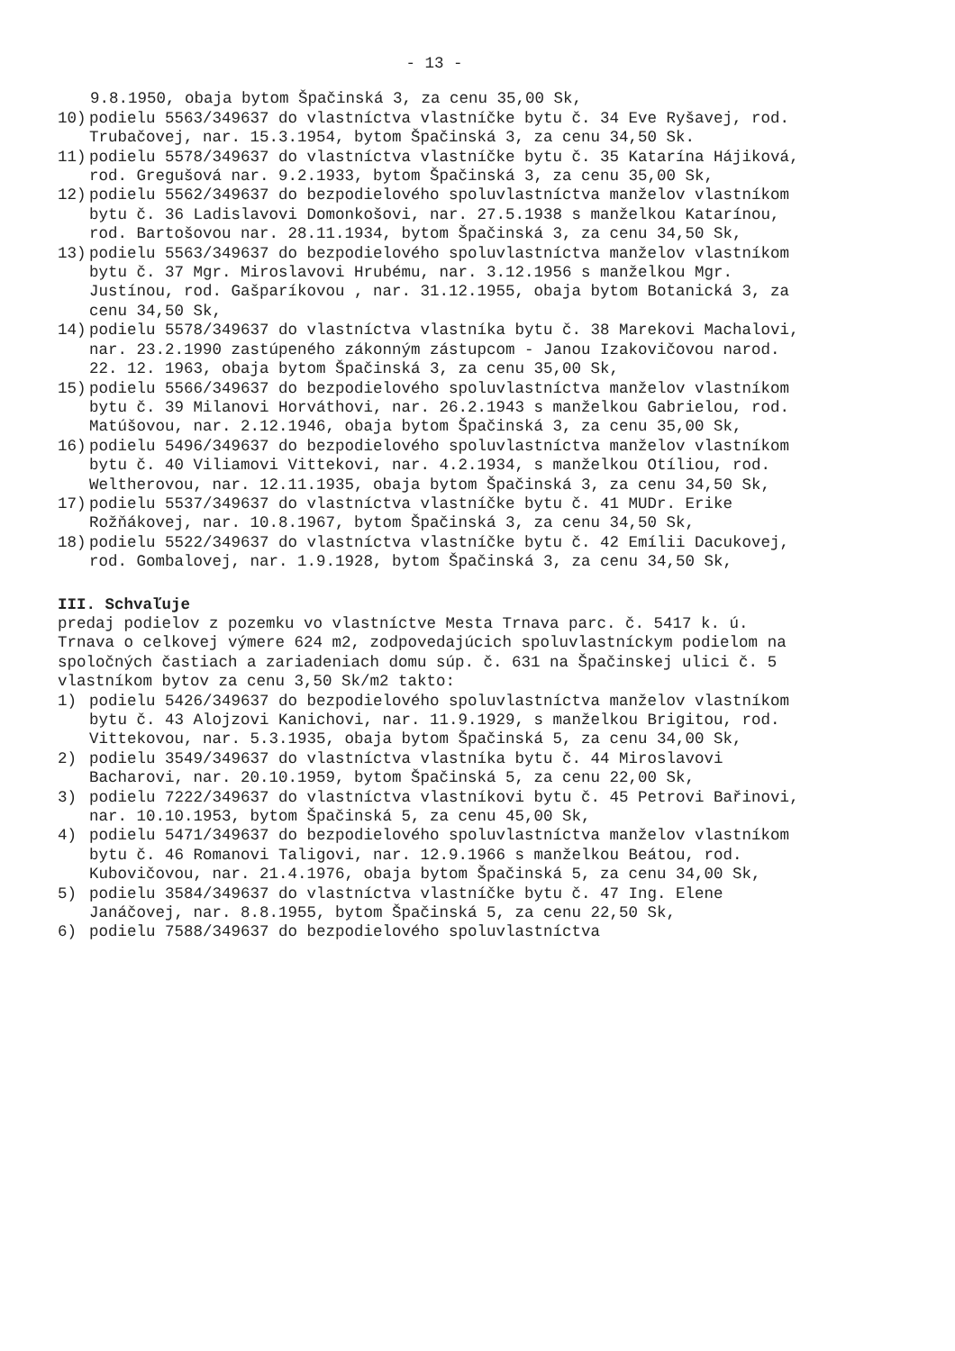- 13 -
9.8.1950, obaja bytom Špačinská 3, za cenu 35,00 Sk,
10) podielu 5563/349637 do vlastníctva vlastníčke bytu č. 34 Eve Ryšavej, rod. Trubačovej, nar. 15.3.1954, bytom Špačinská 3, za cenu 34,50 Sk.
11) podielu 5578/349637 do vlastníctva vlastníčke bytu č. 35 Katarína Hájiková, rod. Gregušová nar. 9.2.1933, bytom Špačinská 3, za cenu 35,00 Sk,
12) podielu 5562/349637 do bezpodielového spoluvlastníctva manželov vlastníkom bytu č. 36 Ladislavovi Domonkošovi, nar. 27.5.1938 s manželkou Katarínou, rod. Bartošovou nar. 28.11.1934, bytom Špačinská 3, za cenu 34,50 Sk,
13) podielu 5563/349637 do bezpodielového spoluvlastníctva manželov vlastníkom bytu č. 37 Mgr. Miroslavovi Hrubému, nar. 3.12.1956 s manželkou Mgr. Justínou, rod. Gašparíkovou , nar. 31.12.1955, obaja bytom Botanická 3, za cenu 34,50 Sk,
14) podielu 5578/349637 do vlastníctva vlastníka bytu č. 38 Marekovi Machalovi, nar. 23.2.1990 zastúpeného zákonným zástupcom - Janou Izakovičovou narod. 22. 12. 1963, obaja bytom Špačinská 3, za cenu 35,00 Sk,
15) podielu 5566/349637 do bezpodielového spoluvlastníctva manželov vlastníkom bytu č. 39 Milanovi Horváthovi, nar. 26.2.1943 s manželkou Gabrielou, rod. Matúšovou, nar. 2.12.1946, obaja bytom Špačinská 3, za cenu 35,00 Sk,
16) podielu 5496/349637 do bezpodielového spoluvlastníctva manželov vlastníkom bytu č. 40 Viliamovi Vittekovi, nar. 4.2.1934, s manželkou Otíliou, rod. Weltherovou, nar. 12.11.1935, obaja bytom Špačinská 3, za cenu 34,50 Sk,
17) podielu 5537/349637 do vlastníctva vlastníčke bytu č. 41 MUDr. Erike Rožňákovej, nar. 10.8.1967, bytom Špačinská 3, za cenu 34,50 Sk,
18) podielu 5522/349637 do vlastníctva vlastníčke bytu č. 42 Emílii Dacukovej, rod. Gombalovej, nar. 1.9.1928, bytom Špačinská 3, za cenu 34,50 Sk,
III. Schvaľuje
predaj podielov z pozemku vo vlastníctve Mesta Trnava parc. č. 5417 k. ú. Trnava o celkovej výmere 624 m2, zodpovedajúcich spoluvlastníckym podielom na spoločných častiach a zariadeniach domu súp. č. 631 na Špačinskej ulici č. 5 vlastníkom bytov za cenu 3,50 Sk/m2 takto:
1) podielu 5426/349637 do bezpodielového spoluvlastníctva manželov vlastníkom bytu č. 43 Alojzovi Kanichovi, nar. 11.9.1929, s manželkou Brigitou, rod. Vittekovou, nar. 5.3.1935, obaja bytom Špačinská 5, za cenu 34,00 Sk,
2) podielu 3549/349637 do vlastníctva vlastníka bytu č. 44 Miroslavovi Bacharovi, nar. 20.10.1959, bytom Špačinská 5, za cenu 22,00 Sk,
3) podielu 7222/349637 do vlastníctva vlastníkovi bytu č. 45 Petrovi Bařinovi, nar. 10.10.1953, bytom Špačinská 5, za cenu 45,00 Sk,
4) podielu 5471/349637 do bezpodielového spoluvlastníctva manželov vlastníkom bytu č. 46 Romanovi Taligovi, nar. 12.9.1966 s manželkou Beátou, rod. Kubovičovou, nar. 21.4.1976, obaja bytom Špačinská 5, za cenu 34,00 Sk,
5) podielu 3584/349637 do vlastníctva vlastníčke bytu č. 47 Ing. Elene Janáčovej, nar. 8.8.1955, bytom Špačinská 5, za cenu 22,50 Sk,
6) podielu 7588/349637 do bezpodielového spoluvlastníctva